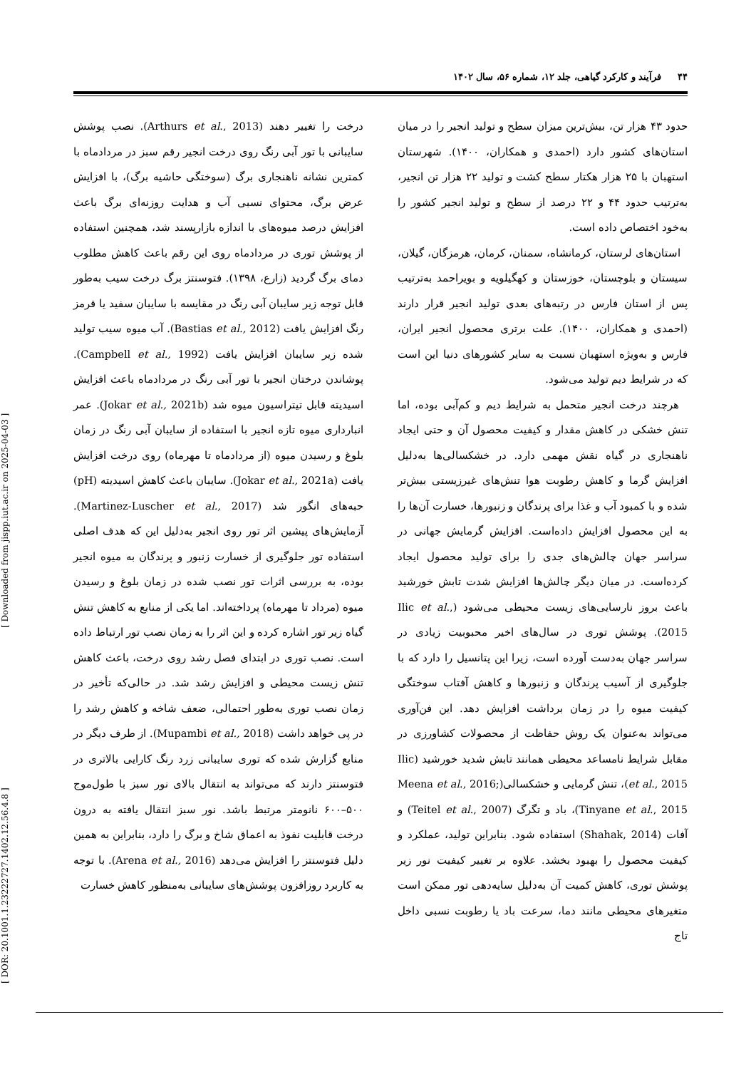[ DOR: 20.1001.1.23222727.1402.12.56.4.8 ] [ Downloaded from jispp.iut.ac.ir on 2025-04-03 ]
۴۴ فرآیند و کارکرد گیاهی، جلد ۱۲، شماره ۵۶، سال ۱۴۰۲
حدود ۴۳ هزار تن، بیش‌ترین میزان سطح و تولید انجیر را در میان استان‌های کشور دارد (احمدی و همکاران، ۱۴۰۰). شهرستان استهبان با ۲۵ هزار هکتار سطح کشت و تولید ۲۲ هزار تن انجیر، به‌ترتیب حدود ۴۴ و ۲۲ درصد از سطح و تولید انجیر کشور را به‌خود اختصاص داده است.
استان‌های لرستان، کرمانشاه، سمنان، کرمان، هرمزگان، گیلان، سیستان و بلوچستان، خوزستان و کهگیلویه و بویراحمد به‌ترتیب پس از استان فارس در رتبه‌های بعدی تولید انجیر قرار دارند (احمدی و همکاران، ۱۴۰۰). علت برتری محصول انجیر ایران، فارس و به‌ویژه استهبان نسبت به سایر کشورهای دنیا این است که در شرایط دیم تولید می‌شود.
هرچند درخت انجیر متحمل به شرایط دیم و کم‌آبی بوده، اما تنش خشکی در کاهش مقدار و کیفیت محصول آن و حتی ایجاد ناهنجاری در گیاه نقش مهمی دارد. در خشکسالی‌ها به‌دلیل افزایش گرما و کاهش رطوبت هوا تنش‌های غیرزیستی بیش‌تر شده و با کمبود آب و غذا برای پرندگان و زنبورها، خسارت آن‌ها را به این محصول افزایش داده‌است. افزایش گرمایش جهانی در سراسر جهان چالش‌های جدی را برای تولید محصول ایجاد کرده‌است. در میان دیگر چالش‌ها افزایش شدت تابش خورشید باعث بروز نارسایی‌های زیست محیطی می‌شود (Ilic et al., 2015). پوشش توری در سال‌های اخیر محبوبیت زیادی در سراسر جهان به‌دست آورده است، زیرا این پتانسیل را دارد که با جلوگیری از آسیب پرندگان و زنبورها و کاهش آفتاب سوختگی کیفیت میوه را در زمان برداشت افزایش دهد. این فن‌آوری می‌تواند به‌عنوان یک روش حفاظت از محصولات کشاورزی در مقابل شرایط نامساعد محیطی همانند تابش شدید خورشید (Ilic et al., 2015)، تنش گرمایی و خشکسالی(Meena et al., 2016; Tinyane et al., 2015)، باد و تگرگ (Teitel et al., 2007) و آفات (Shahak, 2014) استفاده شود. بنابراین تولید، عملکرد و کیفیت محصول را بهبود بخشد. علاوه بر تغییر کیفیت نور زیر پوشش توری، کاهش کمیت آن به‌دلیل سایه‌دهی تور ممکن است متغیرهای محیطی مانند دما، سرعت باد یا رطوبت نسبی داخل تاج
درخت را تغییر دهند (Arthurs et al., 2013). نصب پوشش سایبانی با تور آبی رنگ روی درخت انجیر رقم سبز در مردادماه با کمترین نشانه ناهنجاری برگ (سوختگی حاشیه برگ)، با افزایش عرض برگ، محتوای نسبی آب و هدایت روزنه‌ای برگ باعث افزایش درصد میوه‌های با اندازه بازارپسند شد، همچنین استفاده از پوشش توری در مردادماه روی این رقم باعث کاهش مطلوب دمای برگ گردید (زارع، ۱۳۹۸). فتوسنتز برگ درخت سیب به‌طور قابل توجه زیر سایبان آبی رنگ در مقایسه با سایبان سفید یا قرمز رنگ افزایش یافت (Bastias et al., 2012). آب میوه سیب تولید شده زیر سایبان افزایش یافت (Campbell et al., 1992). پوشاندن درختان انجیر با تور آبی رنگ در مردادماه باعث افزایش اسیدیته قابل تیتراسیون میوه شد (Jokar et al., 2021b). عمر انبارداری میوه تازه انجیر با استفاده از سایبان آبی رنگ در زمان بلوغ و رسیدن میوه (از مردادماه تا مهرماه) روی درخت افزایش یافت (Jokar et al., 2021a). سایبان باعث کاهش اسیدیته (pH) حبه‌های انگور شد (Martinez-Luscher et al., 2017). آزمایش‌های پیشین اثر تور روی انجیر به‌دلیل این که هدف اصلی استفاده تور جلوگیری از خسارت زنبور و پرندگان به میوه انجیر بوده، به بررسی اثرات تور نصب شده در زمان بلوغ و رسیدن میوه (مرداد تا مهرماه) پرداخته‌اند. اما یکی از منابع به کاهش تنش گیاه زیر تور اشاره کرده و این اثر را به زمان نصب تور ارتباط داده است. نصب توری در ابتدای فصل رشد روی درخت، باعث کاهش تنش زیست محیطی و افزایش رشد شد. در حالی‌که تأخیر در زمان نصب توری به‌طور احتمالی، ضعف شاخه و کاهش رشد را در پی خواهد داشت (Mupambi et al., 2018). از طرف دیگر در منابع گزارش شده که توری سایبانی زرد رنگ کارایی بالاتری در فتوسنتز دارند که می‌تواند به انتقال بالای نور سبز با طول‌موج ۵۰۰–۶۰۰ نانومتر مرتبط باشد. نور سبز انتقال یافته به درون درخت قابلیت نفوذ به اعماق شاخ و برگ را دارد، بنابراین به همین دلیل فتوسنتز را افزایش می‌دهد (Arena et al., 2016). با توجه به کاربرد روزافزون پوشش‌های سایبانی به‌منظور کاهش خسارت